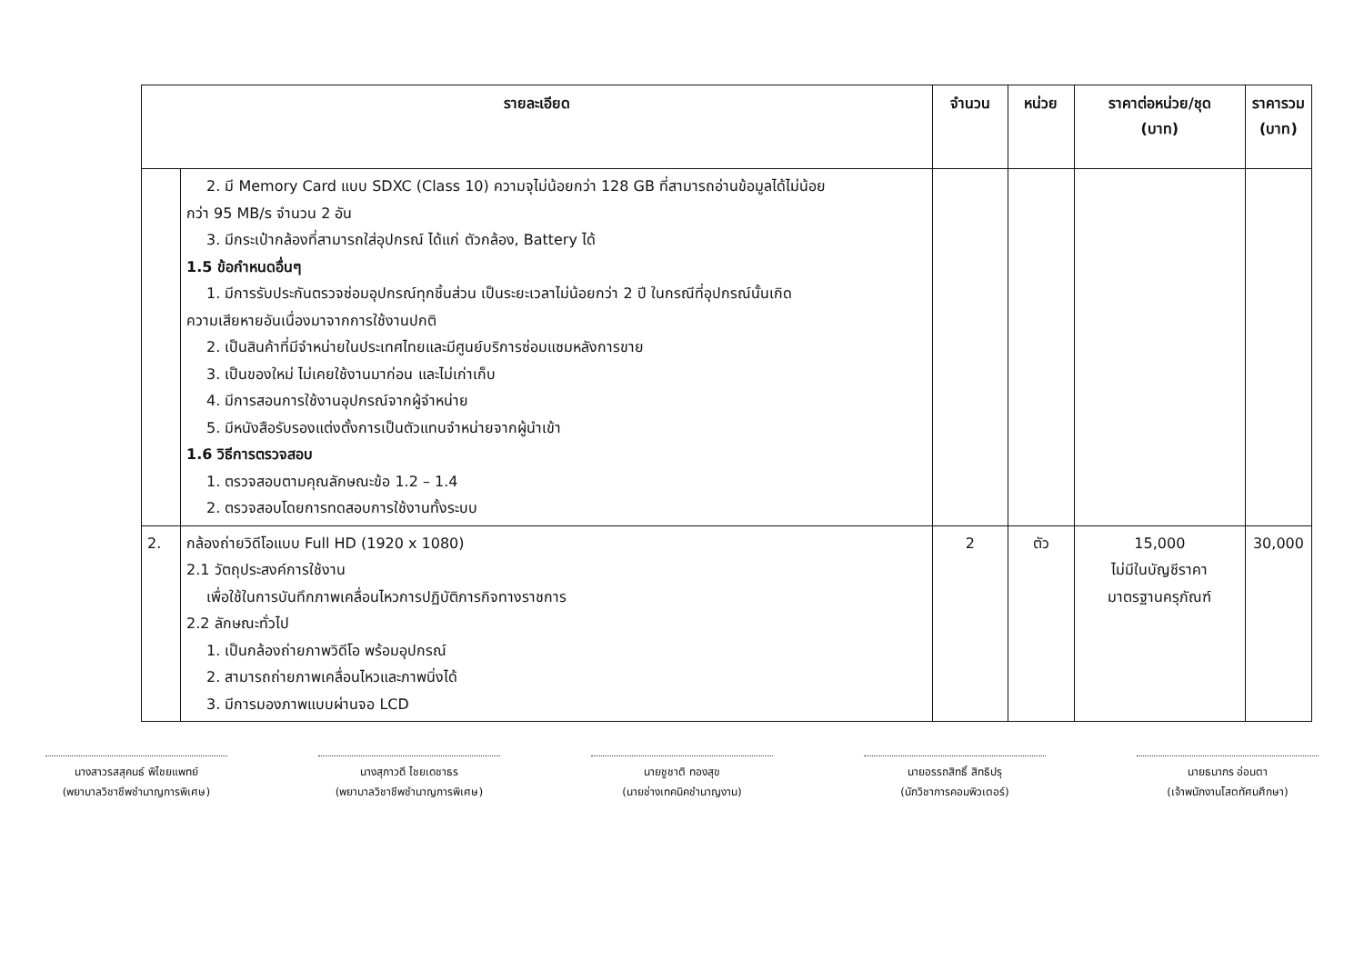| รายละเอียด | | จำนวน | หน่วย | ราคาต่อหน่วย/ชุด (บาท) | ราคารวม (บาท) |
| --- | --- | --- | --- | --- | --- |
| | 2. มี Memory Card แบบ SDXC (Class 10) ความจุไม่น้อยกว่า 128 GB ที่สามารถอ่านข้อมูลได้ไม่น้อย กว่า 95 MB/s จำนวน 2 อัน 3. มีกระเป๋ากล้องที่สามารถใส่อุปกรณ์ ได้แก่ ตัวกล้อง, Battery ได้ 1.5 ข้อกำหนดอื่นๆ 1. มีการรับประกันตรวจซ่อมอุปกรณ์ทุกชิ้นส่วน เป็นระยะเวลาไม่น้อยกว่า 2 ปี ในกรณีที่อุปกรณ์นั้นเกิด ความเสียหายอันเนื่องมาจากการใช้งานปกติ 2. เป็นสินค้าที่มีจำหน่ายในประเทศไทยและมีศูนย์บริการซ่อมแซมหลังการขาย 3. เป็นของใหม่ ไม่เคยใช้งานมาก่อน และไม่เก่าเก็บ 4. มีการสอนการใช้งานอุปกรณ์จากผู้จำหน่าย 5. มีหนังสือรับรองแต่งตั้งการเป็นตัวแทนจำหน่ายจากผู้นำเข้า 1.6 วิธีการตรวจสอบ 1. ตรวจสอบตามคุณลักษณะข้อ 1.2 – 1.4 2. ตรวจสอบโดยการทดสอบการใช้งานทั้งระบบ | | | | |
| 2. | กล้องถ่ายวิดีโอแบบ Full HD (1920 x 1080) 2.1 วัตถุประสงค์การใช้งาน เพื่อใช้ในการบันทึกภาพเคลื่อนไหวการปฏิบัติภารกิจทางราชการ 2.2 ลักษณะทั่วไป 1. เป็นกล้องถ่ายภาพวิดีโอ พร้อมอุปกรณ์ 2. สามารถถ่ายภาพเคลื่อนไหวและภาพนิ่งได้ 3. มีการมองภาพแบบผ่านจอ LCD | 2 | ตัว | 15,000 ไม่มีในบัญชีราคา มาตรฐานครุภัณฑ์ | 30,000 |
นางสาวรสสุคนธ์ พิไชยแพทย์
(พยาบาลวิชาชีพชำนาญการพิเศษ)
นางสุภาวดี ไชยเดชาธร
(พยาบาลวิชาชีพชำนาญการพิเศษ)
นายชูชาติ ทองสุข
(นายช่างเทคนิคชำนาญงาน)
นายอรรถสิทธิ์ สิทธิปรุ
(นักวิชาการคอมพิวเตอร์)
นายธนากร อ่อนตา
(เจ้าพนักงานโสตทัศนศึกษา)